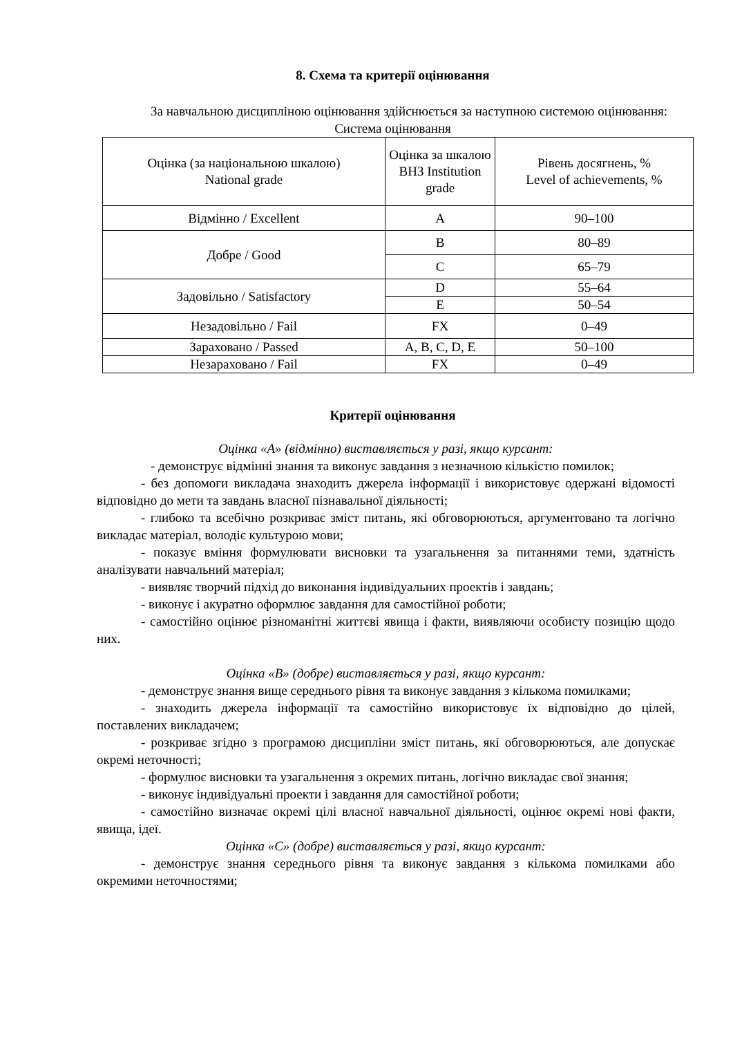8. Схема та критерії оцінювання
За навчальною дисципліною оцінювання здійснюється за наступною системою оцінювання:
Система оцінювання
| Оцінка (за національною шкалою) National grade | Оцінка за шкалою ВНЗ Institution grade | Рівень досягнень, % Level of achievements, % |
| Відмінно / Excellent | A | 90–100 |
| Добре / Good | B | 80–89 |
| | C | 65–79 |
| Задовільно / Satisfactory | D | 55–64 |
| | E | 50–54 |
| Незадовільно / Fail | FX | 0–49 |
| Зараховано / Passed | A, B, C, D, E | 50–100 |
| Незараховано / Fail | FX | 0–49 |
Критерії оцінювання
Оцінка «А» (відмінно) виставляється у разі, якщо курсант:
- демонструє відмінні знання та виконує завдання з незначною кількістю помилок;
- без допомоги викладача знаходить джерела інформації і використовує одержані відомості відповідно до мети та завдань власної пізнавальної діяльності;
- глибоко та всебічно розкриває зміст питань, які обговорюються, аргументовано та логічно викладає матеріал, володіє культурою мови;
- показує вміння формулювати висновки та узагальнення за питаннями теми, здатність аналізувати навчальний матеріал;
- виявляє творчий підхід до виконання індивідуальних проектів і завдань;
- виконує і акуратно оформлює завдання для самостійної роботи;
- самостійно оцінює різноманітні життєві явища і факти, виявляючи особисту позицію щодо них.
Оцінка «В» (добре) виставляється у разі, якщо курсант:
- демонструє знання вище середнього рівня та виконує завдання з кількома помилками;
- знаходить джерела інформації та самостійно використовує їх відповідно до цілей, поставлених викладачем;
- розкриває згідно з програмою дисципліни зміст питань, які обговорюються, але допускає окремі неточності;
- формулює висновки та узагальнення з окремих питань, логічно викладає свої знання;
- виконує індивідуальні проекти і завдання для самостійної роботи;
- самостійно визначає окремі цілі власної навчальної діяльності, оцінює окремі нові факти, явища, ідеї.
Оцінка «С» (добре) виставляється у разі, якщо курсант:
- демонструє знання середнього рівня та виконує завдання з кількома помилками або окремими неточностями;